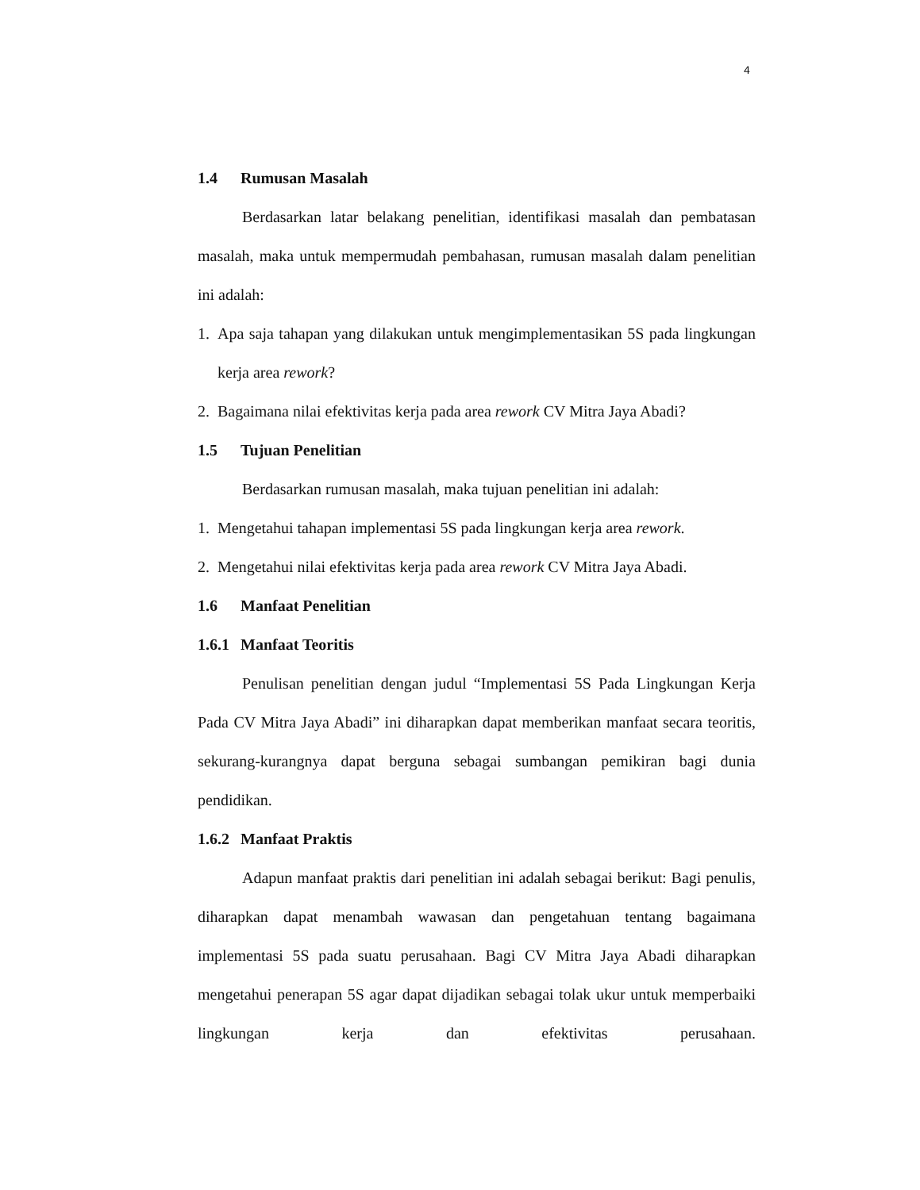4
1.4 Rumusan Masalah
Berdasarkan latar belakang penelitian, identifikasi masalah dan pembatasan masalah, maka untuk mempermudah pembahasan, rumusan masalah dalam penelitian ini adalah:
1. Apa saja tahapan yang dilakukan untuk mengimplementasikan 5S pada lingkungan kerja area rework?
2. Bagaimana nilai efektivitas kerja pada area rework CV Mitra Jaya Abadi?
1.5 Tujuan Penelitian
Berdasarkan rumusan masalah, maka tujuan penelitian ini adalah:
1. Mengetahui tahapan implementasi 5S pada lingkungan kerja area rework.
2. Mengetahui nilai efektivitas kerja pada area rework CV Mitra Jaya Abadi.
1.6 Manfaat Penelitian
1.6.1 Manfaat Teoritis
Penulisan penelitian dengan judul “Implementasi 5S Pada Lingkungan Kerja Pada CV Mitra Jaya Abadi” ini diharapkan dapat memberikan manfaat secara teoritis, sekurang-kurangnya dapat berguna sebagai sumbangan pemikiran bagi dunia pendidikan.
1.6.2 Manfaat Praktis
Adapun manfaat praktis dari penelitian ini adalah sebagai berikut: Bagi penulis, diharapkan dapat menambah wawasan dan pengetahuan tentang bagaimana implementasi 5S pada suatu perusahaan. Bagi CV Mitra Jaya Abadi diharapkan mengetahui penerapan 5S agar dapat dijadikan sebagai tolak ukur untuk memperbaiki lingkungan kerja dan efektivitas perusahaan.